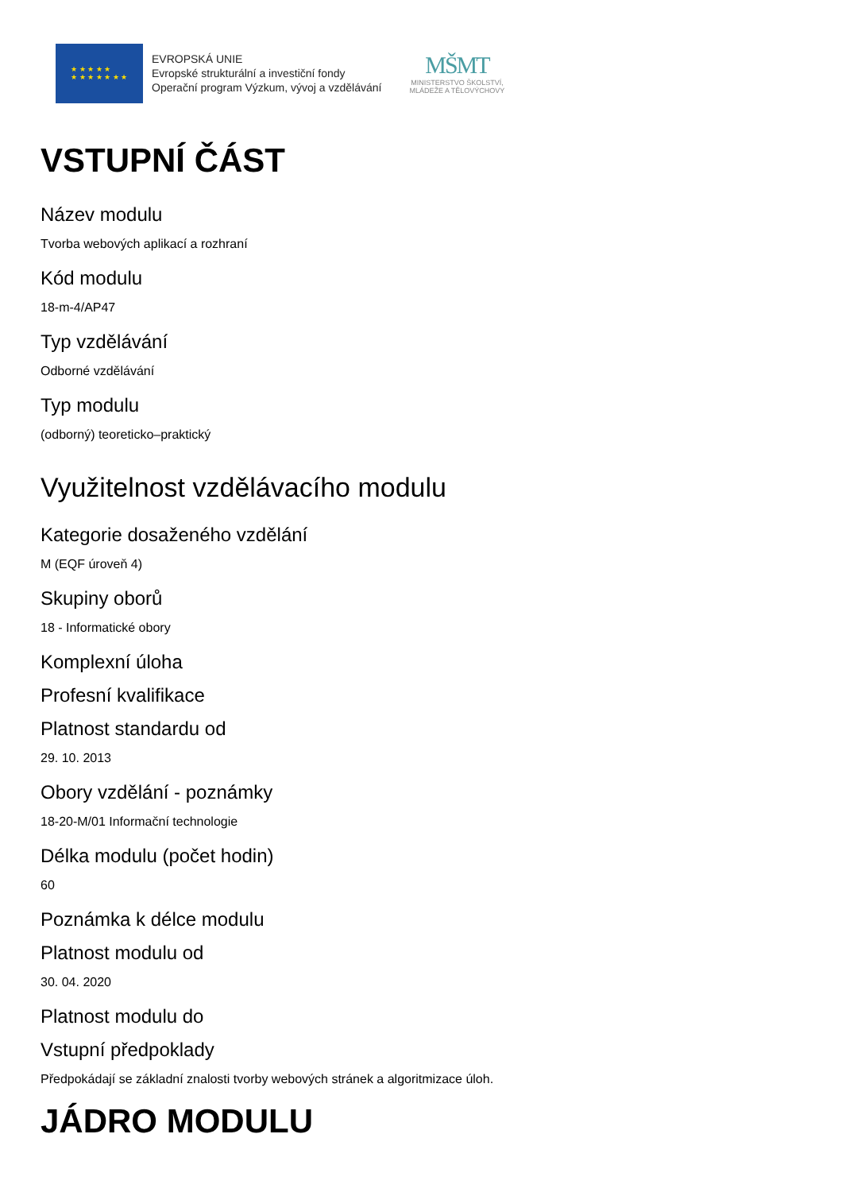★ ★ ★ ★ ★
★ ★ ★ ★ ★ ★ ★
EVROPSKÁ UNIE
Evropské strukturální a investiční fondy
Operační program Výzkum, vývoj a vzdělávání
MŠMT
MINISTERSTVO ŠKOLSTVÍ,
MLÁDEŽE A TĚLOVÝCHOVY
VSTUPNÍ ČÁST
Název modulu
Tvorba webových aplikací a rozhraní
Kód modulu
18-m-4/AP47
Typ vzdělávání
Odborné vzdělávání
Typ modulu
(odborný) teoreticko–praktický
Využitelnost vzdělávacího modulu
Kategorie dosaženého vzdělání
M (EQF úroveň 4)
Skupiny oborů
18 - Informatické obory
Komplexní úloha
Profesní kvalifikace
Platnost standardu od
29. 10. 2013
Obory vzdělání - poznámky
18-20-M/01 Informační technologie
Délka modulu (počet hodin)
60
Poznámka k délce modulu
Platnost modulu od
30. 04. 2020
Platnost modulu do
Vstupní předpoklady
Předpokádají se základní znalosti tvorby webových stránek a algoritmizace úloh.
JÁDRO MODULU